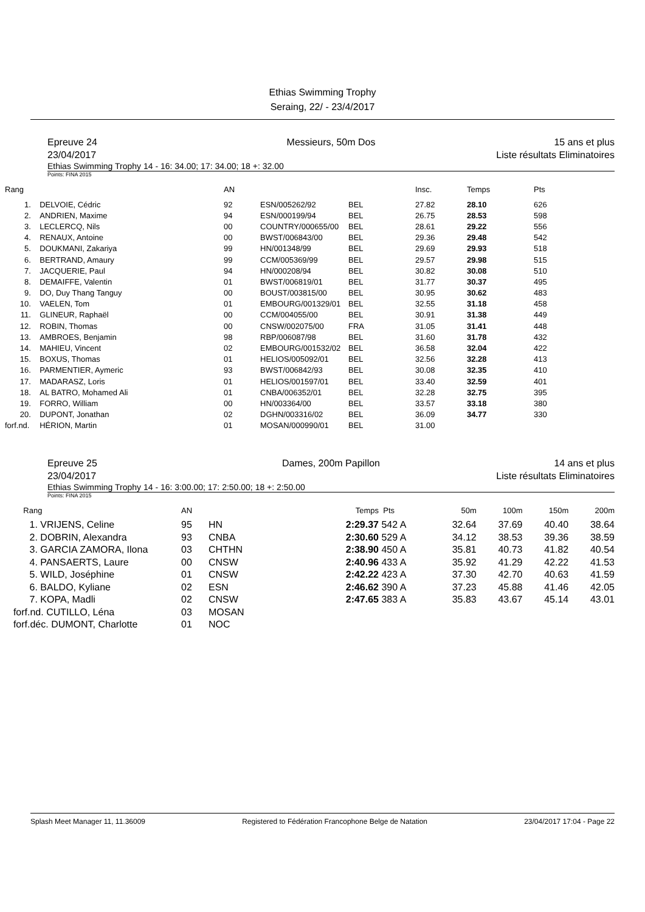Ethias Swimming Trophy
Seraing, 22/ - 23/4/2017
Epreuve 24
23/04/2017
Messieurs, 50m Dos 15 ans et plus
Liste résultats Eliminatoires
Ethias Swimming Trophy 14 - 16: 34.00; 17: 34.00; 18 +: 32.00
Points: FINA 2015
| Rang | | AN | | | Insc. | Temps | Pts |
| --- | --- | --- | --- | --- | --- | --- | --- |
| 1. | DELVOIE, Cédric | 92 | ESN/005262/92 | BEL | 27.82 | 28.10 | 626 |
| 2. | ANDRIEN, Maxime | 94 | ESN/000199/94 | BEL | 26.75 | 28.53 | 598 |
| 3. | LECLERCQ, Nils | 00 | COUNTRY/000655/00 | BEL | 28.61 | 29.22 | 556 |
| 4. | RENAUX, Antoine | 00 | BWST/006843/00 | BEL | 29.36 | 29.48 | 542 |
| 5. | DOUKMANI, Zakariya | 99 | HN/001348/99 | BEL | 29.69 | 29.93 | 518 |
| 6. | BERTRAND, Amaury | 99 | CCM/005369/99 | BEL | 29.57 | 29.98 | 515 |
| 7. | JACQUERIE, Paul | 94 | HN/000208/94 | BEL | 30.82 | 30.08 | 510 |
| 8. | DEMAIFFE, Valentin | 01 | BWST/006819/01 | BEL | 31.77 | 30.37 | 495 |
| 9. | DO, Duy Thang Tanguy | 00 | BOUST/003815/00 | BEL | 30.95 | 30.62 | 483 |
| 10. | VAELEN, Tom | 01 | EMBOURG/001329/01 | BEL | 32.55 | 31.18 | 458 |
| 11. | GLINEUR, Raphaël | 00 | CCM/004055/00 | BEL | 30.91 | 31.38 | 449 |
| 12. | ROBIN, Thomas | 00 | CNSW/002075/00 | FRA | 31.05 | 31.41 | 448 |
| 13. | AMBROES, Benjamin | 98 | RBP/006087/98 | BEL | 31.60 | 31.78 | 432 |
| 14. | MAHIEU, Vincent | 02 | EMBOURG/001532/02 | BEL | 36.58 | 32.04 | 422 |
| 15. | BOXUS, Thomas | 01 | HELIOS/005092/01 | BEL | 32.56 | 32.28 | 413 |
| 16. | PARMENTIER, Aymeric | 93 | BWST/006842/93 | BEL | 30.08 | 32.35 | 410 |
| 17. | MADARASZ, Loris | 01 | HELIOS/001597/01 | BEL | 33.40 | 32.59 | 401 |
| 18. | AL BATRO, Mohamed Ali | 01 | CNBA/006352/01 | BEL | 32.28 | 32.75 | 395 |
| 19. | FORRO, William | 00 | HN/003364/00 | BEL | 33.57 | 33.18 | 380 |
| 20. | DUPONT, Jonathan | 02 | DGHN/003316/02 | BEL | 36.09 | 34.77 | 330 |
| forf.nd. | HÉRION, Martin | 01 | MOSAN/000990/01 | BEL | 31.00 | | |
Epreuve 25
23/04/2017
Dames, 200m Papillon 14 ans et plus
Liste résultats Eliminatoires
Ethias Swimming Trophy 14 - 16: 3:00.00; 17: 2:50.00; 18 +: 2:50.00
Points: FINA 2015
| Rang | AN | | Temps | Pts | 50m | 100m | 150m | 200m |
| --- | --- | --- | --- | --- | --- | --- | --- | --- |
| 1. VRIJENS, Celine | 95 | HN | 2:29.37 | 542 A | 32.64 | 37.69 | 40.40 | 38.64 |
| 2. DOBRIN, Alexandra | 93 | CNBA | 2:30.60 | 529 A | 34.12 | 38.53 | 39.36 | 38.59 |
| 3. GARCIA ZAMORA, Ilona | 03 | CHTHN | 2:38.90 | 450 A | 35.81 | 40.73 | 41.82 | 40.54 |
| 4. PANSAERTS, Laure | 00 | CNSW | 2:40.96 | 433 A | 35.92 | 41.29 | 42.22 | 41.53 |
| 5. WILD, Joséphine | 01 | CNSW | 2:42.22 | 423 A | 37.30 | 42.70 | 40.63 | 41.59 |
| 6. BALDO, Kyliane | 02 | ESN | 2:46.62 | 390 A | 37.23 | 45.88 | 41.46 | 42.05 |
| 7. KOPA, Madli | 02 | CNSW | 2:47.65 | 383 A | 35.83 | 43.67 | 45.14 | 43.01 |
| forf.nd. CUTILLO, Léna | 03 | MOSAN | | | | | | |
| forf.déc. DUMONT, Charlotte | 01 | NOC | | | | | | |
Splash Meet Manager 11, 11.36009 Registered to Fédération Francophone Belge de Natation 23/04/2017 17:04 - Page 22